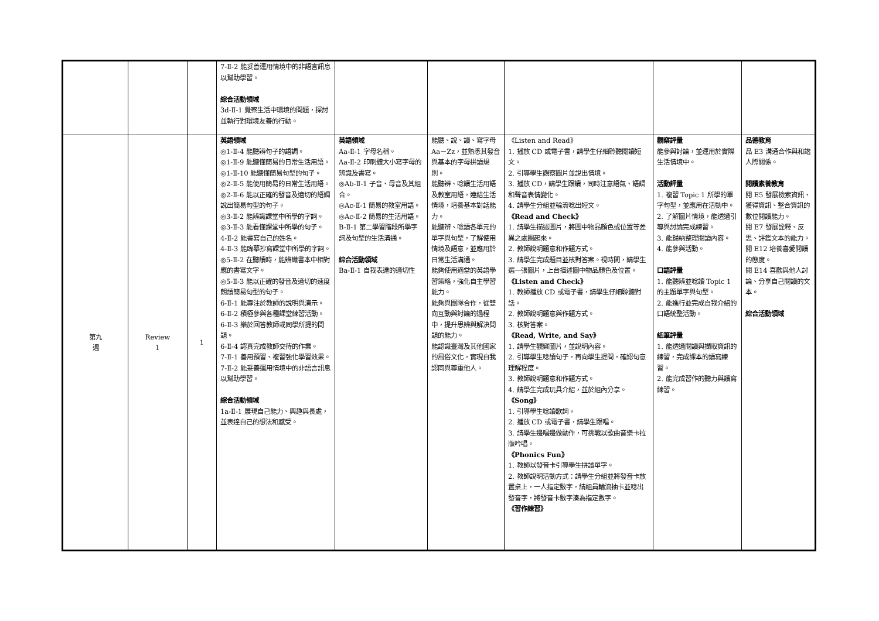| | | | 7-Ⅱ-2 能妥善運用情境中的非語言訊息以幫助學習。 綜合活動領域 3d-Ⅱ-1 覺察生活中環境的問題，探討並執行對環境友善的行動。 | | | | | |
| 第九 週 | Review 1 | 1 | 英語領域 ◎1-Ⅱ-4 能聽辨句子的語調。 ◎1-Ⅱ-9 能聽懂簡易的日常生活用語。 ◎1-Ⅱ-10 能聽懂簡易句型的句子。 ◎2-Ⅱ-5 能使用簡易的日常生活用語。 ◎2-Ⅱ-6 能以正確的發音及適切的語調說出簡易句型的句子。 ◎3-Ⅱ-2 能辨識課堂中所學的字詞。 ◎3-Ⅱ-3 能看懂課堂中所學的句子。 4-Ⅱ-2 能書寫自己的姓名。 4-Ⅱ-3 能臨摹抄寫課堂中所學的字詞。 ◎5-Ⅱ-2 在聽讀時，能辨識書本中相對應的書寫文字。 ◎5-Ⅱ-3 能以正確的發音及適切的速度朗讀簡易句型的句子。 6-Ⅱ-1 能專注於教師的說明與演示。 6-Ⅱ-2 積極參與各種課堂練習活動。 6-Ⅱ-3 樂於回答教師或同學所提的問題。 6-Ⅱ-4 認真完成教師交待的作業。 7-Ⅱ-1 善用預習、複習強化學習效果。 7-Ⅱ-2 能妥善運用情境中的非語言訊息以幫助學習。 綜合活動領域 1a-Ⅱ-1 展現自己能力、興趣與長處，並表達自己的想法和感受。 | 英語領域 Aa-Ⅱ-1 字母名稱。 Aa-Ⅱ-2 印刷體大小寫字母的辨識及書寫。 ◎Ab-Ⅱ-1 子音、母音及其組合。 ◎Ac-Ⅱ-1 簡易的教室用語。 ◎Ac-Ⅱ-2 簡易的生活用語。 B-Ⅱ-1 第二學習階段所學字詞及句型的生活溝通。 綜合活動領域 Ba-Ⅱ-1 自我表達的適切性 | 能聽、說、讀、寫字母 Aa－Zz，並熟悉其發音與基本的字母拼讀規則。 能聽辨、唸讀生活用語及教室用語，連結生活情境，培養基本對話能力。 能聽辨、唸讀各單元的單字與句型，了解使用情境及語意，並應用於日常生活溝通。 能夠使用適當的英語學習策略，強化自主學習能力。 能夠與團隊合作，從雙向互動與討論的過程中，提升思辨與解決問題的能力。 能認識臺灣及其他國家的風俗文化，實現自我認同與尊重他人。 | 《Listen and Read》 1. 播放 CD 或電子書，請學生仔細聆聽閱讀短文。 2. 引導學生觀察圖片並說出情境。 3. 播放 CD，請學生跟讀，同時注意語氣、語調和聲音表情變化。 4. 請學生分組並輪流唸出短文。 《Read and Check》 1. 請學生描述圖片，將圖中物品顏色或位置等差異之處圈起來。 2. 教師說明題意和作題方式。 3. 請學生完成題目並核對答案。視時間，請學生選一張圖片，上台描述圖中物品顏色及位置。 《Listen and Check》 1. 教師播放 CD 或電子書，請學生仔細聆聽對話。 2. 教師說明題意與作題方式。 3. 核對答案。 《Read, Write, and Say》 1. 請學生觀察圖片，並說明內容。 2. 引導學生唸讀句子，再向學生提問，確認句意理解程度。 3. 教師說明題意和作題方式。 4. 請學生完成玩具介紹，並於組內分享。 《Song》 1. 引導學生唸讀歌詞。 2. 播放 CD 或電子書，請學生跟唱。 3. 請學生邊唱邊做動作，可挑戰以歌曲音樂卡拉版吟唱。 《Phonics Fun》 1. 教師以發音卡引導學生拼讀單字。 2. 教師說明活動方式：請學生分組並將發音卡放置桌上，一人指定數字，請組員輪流抽卡並唸出發音字，將發音卡數字湊為指定數字。 《習作練習》 | 觀察評量 能參與討論，並運用於實際生活情境中。 活動評量 1. 複習 Topic 1 所學的單字句型，並應用在活動中。 2. 了解圖片情境，能透過引導與討論完成練習。 3. 能歸納整理閱讀內容。 4. 能參與活動。 口語評量 1. 能聽辨並唸讀 Topic 1 的主題單字與句型。 2. 能進行並完成自我介紹的口語統整活動。 紙筆評量 1. 能透過閱讀與擷取資訊的練習，完成課本的讀寫練習。 2. 能完成習作的聽力與讀寫練習。 | 品德教育 品 E3 溝通合作與和諧人際關係。 閱讀素養教育 閱 E5 發展檢索資訊、獲得資訊、整合資訊的數位閱讀能力。 閱 E7 發展詮釋、反思、評鑑文本的能力。 閱 E12 培養喜愛閱讀的態度。 閱 E14 喜歡與他人討論、分享自己閱讀的文本。 綜合活動領域 |